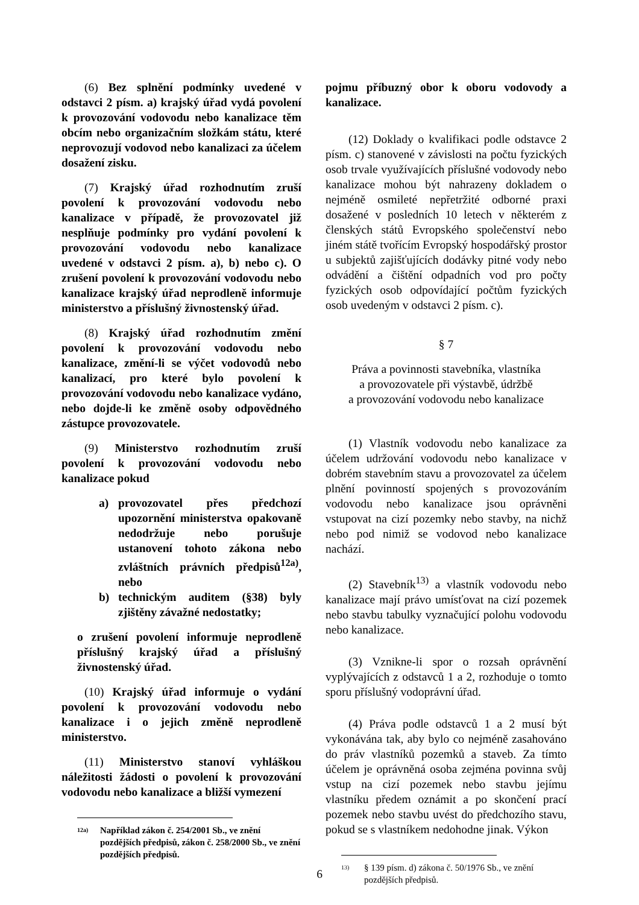(6) Bez splnění podmínky uvedené v odstavci 2 písm. a) krajský úřad vydá povolení k provozování vodovodu nebo kanalizace těm obcím nebo organizačním složkám státu, které neprovozují vodovod nebo kanalizaci za účelem dosažení zisku.
(7) Krajský úřad rozhodnutím zruší povolení k provozování vodovodu nebo kanalizace v případě, že provozovatel již nesplňuje podmínky pro vydání povolení k provozování vodovodu nebo kanalizace uvedené v odstavci 2 písm. a), b) nebo c). O zrušení povolení k provozování vodovodu nebo kanalizace krajský úřad neprodleně informuje ministerstvo a příslušný živnostenský úřad.
(8) Krajský úřad rozhodnutím změní povolení k provozování vodovodu nebo kanalizace, změní-li se výčet vodovodů nebo kanalizací, pro které bylo povolení k provozování vodovodu nebo kanalizace vydáno, nebo dojde-li ke změně osoby odpovědného zástupce provozovatele.
(9) Ministerstvo rozhodnutím zruší povolení k provozování vodovodu nebo kanalizace pokud
a) provozovatel přes předchozí upozornění ministerstva opakovaně nedodržuje nebo porušuje ustanovení tohoto zákona nebo zvláštních právních předpisů<sup>12a)</sup>, nebo
b) technickým auditem (§38) byly zjištěny závažné nedostatky;
o zrušení povolení informuje neprodleně příslušný krajský úřad a příslušný živnostenský úřad.
(10) Krajský úřad informuje o vydání povolení k provozování vodovodu nebo kanalizace i o jejich změně neprodleně ministerstvo.
(11) Ministerstvo stanoví vyhláškou náležitosti žádosti o povolení k provozování vodovodu nebo kanalizace a bližší vymezení
<sup>12a)</sup> Například zákon č. 254/2001 Sb., ve znění pozdějších předpisů, zákon č. 258/2000 Sb., ve znění pozdějších předpisů.
pojmu příbuzný obor k oboru vodovody a kanalizace.
(12) Doklady o kvalifikaci podle odstavce 2 písm. c) stanovené v závislosti na počtu fyzických osob trvale využívajících příslušné vodovody nebo kanalizace mohou být nahrazeny dokladem o nejméně osmileté nepřetržité odborné praxi dosažené v posledních 10 letech v některém z členských států Evropského společenství nebo jiném státě tvořícím Evropský hospodářský prostor u subjektů zajišťujících dodávky pitné vody nebo odvádění a čištění odpadních vod pro počty fyzických osob odpovídající počtům fyzických osob uvedeným v odstavci 2 písm. c).
§ 7
Práva a povinnosti stavebníka, vlastníka
a provozovatele při výstavbě, údržbě
a provozování vodovodu nebo kanalizace
(1) Vlastník vodovodu nebo kanalizace za účelem udržování vodovodu nebo kanalizace v dobrém stavebním stavu a provozovatel za účelem plnění povinností spojených s provozováním vodovodu nebo kanalizace jsou oprávněni vstupovat na cizí pozemky nebo stavby, na nichž nebo pod nimiž se vodovod nebo kanalizace nachází.
(2) Stavebník<sup>13)</sup> a vlastník vodovodu nebo kanalizace mají právo umísťovat na cizí pozemek nebo stavbu tabulky vyznačující polohu vodovodu nebo kanalizace.
(3) Vznikne-li spor o rozsah oprávnění vyplývajících z odstavců 1 a 2, rozhoduje o tomto sporu příslušný vodoprávní úřad.
(4) Práva podle odstavců 1 a 2 musí být vykonávána tak, aby bylo co nejméně zasahováno do práv vlastníků pozemků a staveb. Za tímto účelem je oprávněná osoba zejména povinna svůj vstup na cizí pozemek nebo stavbu jejímu vlastníku předem oznámit a po skončení prací pozemek nebo stavbu uvést do předchozího stavu, pokud se s vlastníkem nedohodne jinak. Výkon
<sup>13)</sup> § 139 písm. d) zákona č. 50/1976 Sb., ve znění pozdějších předpisů.
6